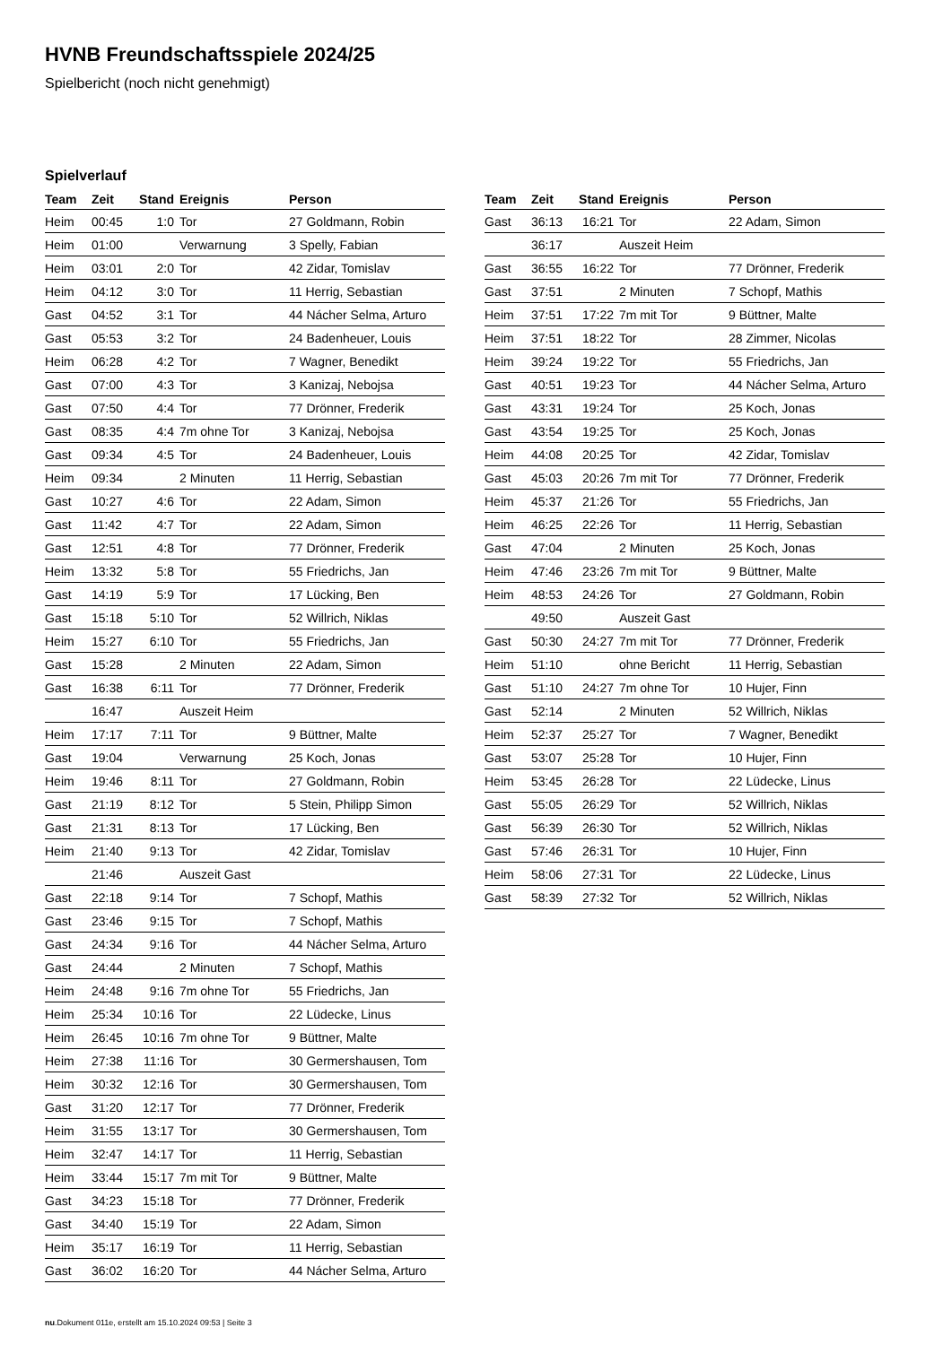HVNB Freundschaftsspiele 2024/25
Spielbericht (noch nicht genehmigt)
Spielverlauf
| Team | Zeit | Stand | Ereignis | Person |
| --- | --- | --- | --- | --- |
| Heim | 00:45 | 1:0 | Tor | 27 Goldmann, Robin |
| Heim | 01:00 | | Verwarnung | 3 Spelly, Fabian |
| Heim | 03:01 | 2:0 | Tor | 42 Zidar, Tomislav |
| Heim | 04:12 | 3:0 | Tor | 11 Herrig, Sebastian |
| Gast | 04:52 | 3:1 | Tor | 44 Nácher Selma, Arturo |
| Gast | 05:53 | 3:2 | Tor | 24 Badenheuer, Louis |
| Heim | 06:28 | 4:2 | Tor | 7 Wagner, Benedikt |
| Gast | 07:00 | 4:3 | Tor | 3 Kanizaj, Nebojsa |
| Gast | 07:50 | 4:4 | Tor | 77 Drönner, Frederik |
| Gast | 08:35 | 4:4 | 7m ohne Tor | 3 Kanizaj, Nebojsa |
| Gast | 09:34 | 4:5 | Tor | 24 Badenheuer, Louis |
| Heim | 09:34 | | 2 Minuten | 11 Herrig, Sebastian |
| Gast | 10:27 | 4:6 | Tor | 22 Adam, Simon |
| Gast | 11:42 | 4:7 | Tor | 22 Adam, Simon |
| Gast | 12:51 | 4:8 | Tor | 77 Drönner, Frederik |
| Heim | 13:32 | 5:8 | Tor | 55 Friedrichs, Jan |
| Gast | 14:19 | 5:9 | Tor | 17 Lücking, Ben |
| Gast | 15:18 | 5:10 | Tor | 52 Willrich, Niklas |
| Heim | 15:27 | 6:10 | Tor | 55 Friedrichs, Jan |
| Gast | 15:28 | | 2 Minuten | 22 Adam, Simon |
| Gast | 16:38 | 6:11 | Tor | 77 Drönner, Frederik |
| | 16:47 | | Auszeit Heim | |
| Heim | 17:17 | 7:11 | Tor | 9 Büttner, Malte |
| Gast | 19:04 | | Verwarnung | 25 Koch, Jonas |
| Heim | 19:46 | 8:11 | Tor | 27 Goldmann, Robin |
| Gast | 21:19 | 8:12 | Tor | 5 Stein, Philipp Simon |
| Gast | 21:31 | 8:13 | Tor | 17 Lücking, Ben |
| Heim | 21:40 | 9:13 | Tor | 42 Zidar, Tomislav |
| | 21:46 | | Auszeit Gast | |
| Gast | 22:18 | 9:14 | Tor | 7 Schopf, Mathis |
| Gast | 23:46 | 9:15 | Tor | 7 Schopf, Mathis |
| Gast | 24:34 | 9:16 | Tor | 44 Nácher Selma, Arturo |
| Gast | 24:44 | | 2 Minuten | 7 Schopf, Mathis |
| Heim | 24:48 | 9:16 | 7m ohne Tor | 55 Friedrichs, Jan |
| Heim | 25:34 | 10:16 | Tor | 22 Lüdecke, Linus |
| Heim | 26:45 | 10:16 | 7m ohne Tor | 9 Büttner, Malte |
| Heim | 27:38 | 11:16 | Tor | 30 Germershausen, Tom |
| Heim | 30:32 | 12:16 | Tor | 30 Germershausen, Tom |
| Gast | 31:20 | 12:17 | Tor | 77 Drönner, Frederik |
| Heim | 31:55 | 13:17 | Tor | 30 Germershausen, Tom |
| Heim | 32:47 | 14:17 | Tor | 11 Herrig, Sebastian |
| Heim | 33:44 | 15:17 | 7m mit Tor | 9 Büttner, Malte |
| Gast | 34:23 | 15:18 | Tor | 77 Drönner, Frederik |
| Gast | 34:40 | 15:19 | Tor | 22 Adam, Simon |
| Heim | 35:17 | 16:19 | Tor | 11 Herrig, Sebastian |
| Gast | 36:02 | 16:20 | Tor | 44 Nácher Selma, Arturo |
| Team | Zeit | Stand | Ereignis | Person |
| --- | --- | --- | --- | --- |
| Gast | 36:13 | 16:21 | Tor | 22 Adam, Simon |
| | 36:17 | | Auszeit Heim | |
| Gast | 36:55 | 16:22 | Tor | 77 Drönner, Frederik |
| Gast | 37:51 | | 2 Minuten | 7 Schopf, Mathis |
| Heim | 37:51 | 17:22 | 7m mit Tor | 9 Büttner, Malte |
| Heim | 37:51 | 18:22 | Tor | 28 Zimmer, Nicolas |
| Heim | 39:24 | 19:22 | Tor | 55 Friedrichs, Jan |
| Gast | 40:51 | 19:23 | Tor | 44 Nácher Selma, Arturo |
| Gast | 43:31 | 19:24 | Tor | 25 Koch, Jonas |
| Gast | 43:54 | 19:25 | Tor | 25 Koch, Jonas |
| Heim | 44:08 | 20:25 | Tor | 42 Zidar, Tomislav |
| Gast | 45:03 | 20:26 | 7m mit Tor | 77 Drönner, Frederik |
| Heim | 45:37 | 21:26 | Tor | 55 Friedrichs, Jan |
| Heim | 46:25 | 22:26 | Tor | 11 Herrig, Sebastian |
| Gast | 47:04 | | 2 Minuten | 25 Koch, Jonas |
| Heim | 47:46 | 23:26 | 7m mit Tor | 9 Büttner, Malte |
| Heim | 48:53 | 24:26 | Tor | 27 Goldmann, Robin |
| | 49:50 | | Auszeit Gast | |
| Gast | 50:30 | 24:27 | 7m mit Tor | 77 Drönner, Frederik |
| Heim | 51:10 | | ohne Bericht | 11 Herrig, Sebastian |
| Gast | 51:10 | 24:27 | 7m ohne Tor | 10 Hujer, Finn |
| Gast | 52:14 | | 2 Minuten | 52 Willrich, Niklas |
| Heim | 52:37 | 25:27 | Tor | 7 Wagner, Benedikt |
| Gast | 53:07 | 25:28 | Tor | 10 Hujer, Finn |
| Heim | 53:45 | 26:28 | Tor | 22 Lüdecke, Linus |
| Gast | 55:05 | 26:29 | Tor | 52 Willrich, Niklas |
| Gast | 56:39 | 26:30 | Tor | 52 Willrich, Niklas |
| Gast | 57:46 | 26:31 | Tor | 10 Hujer, Finn |
| Heim | 58:06 | 27:31 | Tor | 22 Lüdecke, Linus |
| Gast | 58:39 | 27:32 | Tor | 52 Willrich, Niklas |
nu.Dokument 011e, erstellt am 15.10.2024 09:53 | Seite 3